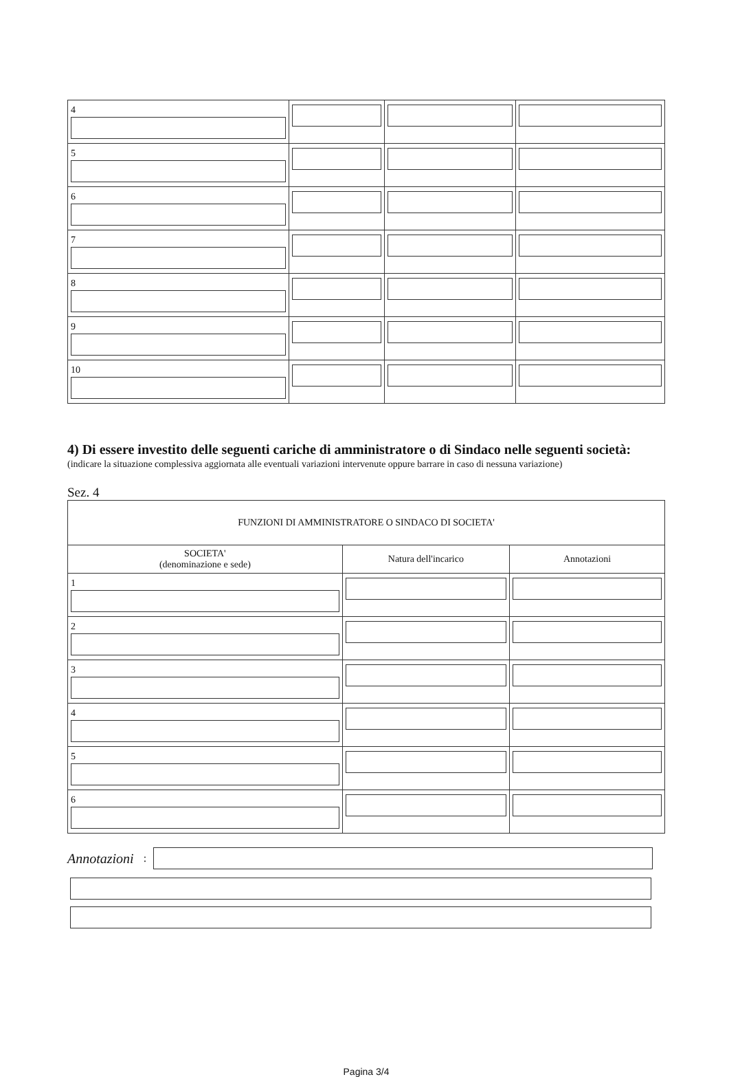| 4 | | | |
| 5 | | | |
| 6 | | | |
| 7 | | | |
| 8 | | | |
| 9 | | | |
| 10 | | | |
4) Di essere investito delle seguenti cariche di amministratore o di Sindaco nelle seguenti società:
(indicare la situazione complessiva aggiornata alle eventuali variazioni intervenute oppure barrare in caso di nessuna variazione)
Sez. 4
| FUNZIONI DI AMMINISTRATORE O SINDACO DI SOCIETA' | | |
| --- | --- | --- |
| SOCIETA' (denominazione e sede) | Natura dell'incarico | Annotazioni |
| 1 | | |
| 2 | | |
| 3 | | |
| 4 | | |
| 5 | | |
| 6 | | |
Annotazioni:
Pagina 3/4